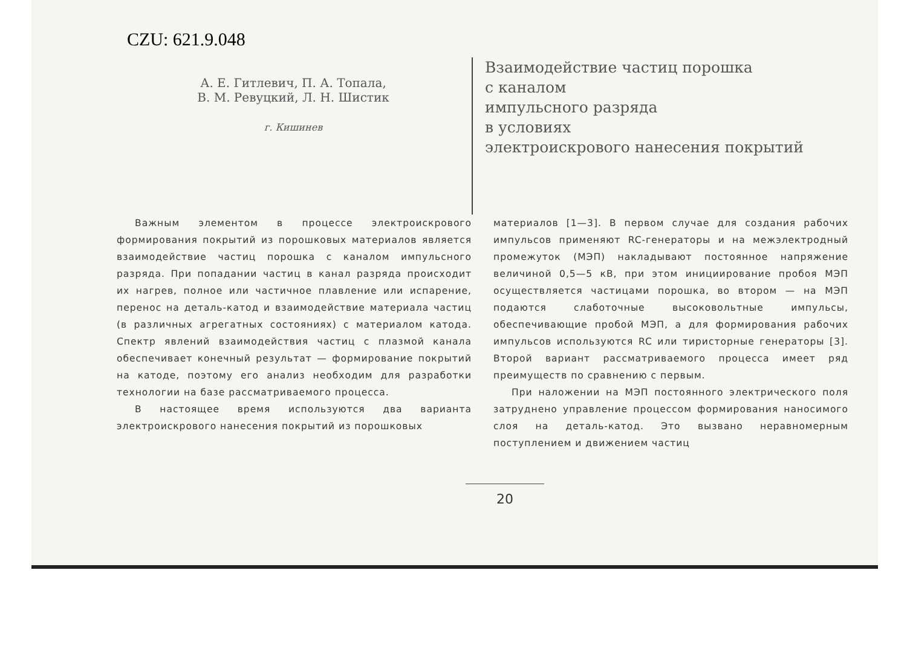CZU: 621.9.048
А. Е. Гитлевич, П. А. Топала,
В. М. Ревуцкий, Л. Н. Шистик
г. Кишинев
Взаимодействие частиц порошка
с каналом
импульсного разряда
в условиях
электроискрового нанесения покрытий
Важным элементом в процессе электроискрового формирования покрытий из порошковых материалов является взаимодействие частиц порошка с каналом импульсного разряда. При попадании частиц в канал разряда происходит их нагрев, полное или частичное плавление или испарение, перенос на деталь-катод и взаимодействие материала частиц (в различных агрегатных состояниях) с материалом катода. Спектр явлений взаимодействия частиц с плазмой канала обеспечивает конечный результат — формирование покрытий на катоде, поэтому его анализ необходим для разработки технологии на базе рассматриваемого процесса.
В настоящее время используются два варианта электроискрового нанесения покрытий из порошковых
материалов [1—3]. В первом случае для создания рабочих импульсов применяют RC-генераторы и на межэлектродный промежуток (МЭП) накладывают постоянное напряжение величиной 0,5—5 кВ, при этом инициирование пробоя МЭП осуществляется частицами порошка, во втором — на МЭП подаются слаботочные высоковольтные импульсы, обеспечивающие пробой МЭП, а для формирования рабочих импульсов используются RC или тиристорные генераторы [3]. Второй вариант рассматриваемого процесса имеет ряд преимуществ по сравнению с первым.
При наложении на МЭП постоянного электрического поля затруднено управление процессом формирования наносимого слоя на деталь-катод. Это вызвано неравномерным поступлением и движением частиц
20